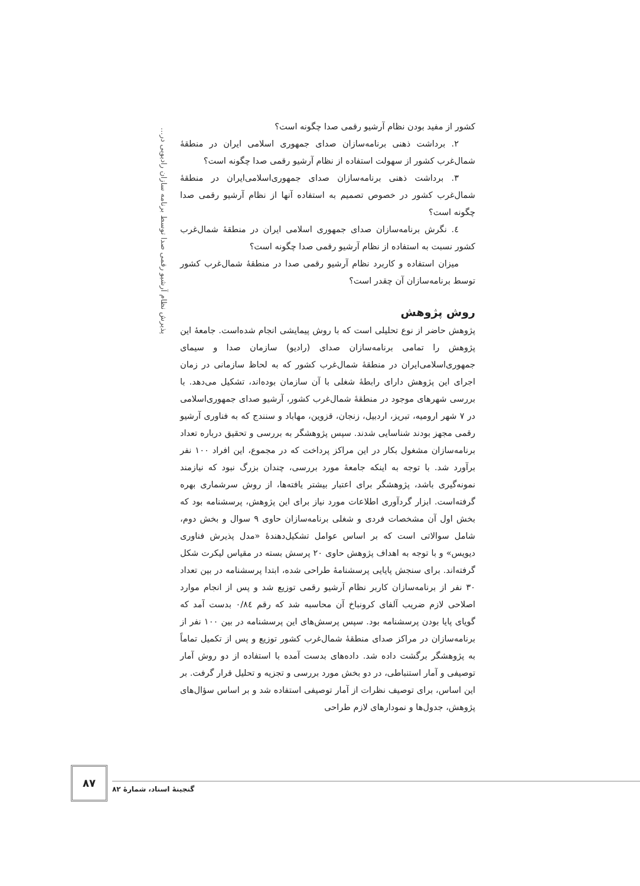پذیرش نظام آرشیو رقمی صدا توسط برنامه سازان رادیویی در...
کشور از مفید بودن نظام آرشیو رقمی صدا چگونه است؟
۲. برداشت ذهنی برنامه‌سازان صدای جمهوری اسلامی ایران در منطقۀ شمال‌غرب کشور از سهولت استفاده از نظام آرشیو رقمی صدا چگونه است؟
۳. برداشت ذهنی برنامه‌سازان صدای جمهوری‌اسلامی‌ایران در منطقۀ شمال‌غرب کشور در خصوص تصمیم به استفاده آنها از نظام آرشیو رقمی صدا چگونه است؟
٤. نگرش برنامه‌سازان صدای جمهوری اسلامی ایران در منطقۀ شمال‌غرب کشور نسبت به استفاده از نظام آرشیو رقمی صدا چگونه است؟
میزان استفاده و کاربرد نظام آرشیو رقمی صدا در منطقۀ شمال‌غرب کشور توسط برنامه‌سازان آن چقدر است؟
روش پژوهش
پژوهش حاضر از نوع تحلیلی است که با روش پیمایشی انجام شده‌است. جامعۀ این پژوهش را تمامی برنامه‌سازان صدای (رادیو) سازمان صدا و سیمای جمهوری‌اسلامی‌ایران در منطقۀ شمال‌غرب کشور که به لحاظ سازمانی در زمان اجرای این پژوهش دارای رابطۀ شغلی با آن سازمان بوده‌اند، تشکیل می‌دهد. با بررسی شهرهای موجود در منطقۀ شمال‌غرب کشور، آرشیو صدای جمهوری‌اسلامی در ۷ شهر ارومیه، تبریز، اردبیل، زنجان، قزوین، مهاباد و سنندج که به فناوری آرشیو رقمی مجهز بودند شناسایی شدند. سپس پژوهشگر به بررسی و تحقیق درباره تعداد برنامه‌سازان مشغول بکار در این مراکز پرداخت که در مجموع، این افراد ۱۰۰ نفر برآورد شد. با توجه به اینکه جامعۀ مورد بررسی، چندان بزرگ نبود که نیازمند نمونه‌گیری باشد، پژوهشگر برای اعتبار بیشتر یافته‌ها، از روش سرشماری بهره گرفته‌است. ابزار گردآوری اطلاعات مورد نیاز برای این پژوهش، پرسشنامه بود که بخش اول آن مشخصات فردی و شغلی برنامه‌سازان حاوی ۹ سوال و بخش دوم، شامل سوالاتی است که بر اساس عوامل تشکیل‌دهندۀ «مدل پذیرش فناوری دیویس» و با توجه به اهداف پژوهش حاوی ۲۰ پرسش بسته در مقیاس لیکرت شکل گرفته‌اند. برای سنجش پایایی پرسشنامۀ طراحی شده، ابتدا پرسشنامه در بین تعداد ۳۰ نفر از برنامه‌سازان کاربر نظام آرشیو رقمی توزیع شد و پس از انجام موارد اصلاحی لازم ضریب آلفای کرونباخ آن محاسبه شد که رقم ۰/۸٤ بدست آمد که گویای پایا بودن پرسشنامه بود. سپس پرسش‌های این پرسشنامه در بین ۱۰۰ نفر از برنامه‌سازان در مراکز صدای منطقۀ شمال‌غرب کشور توزیع و پس از تکمیل تماماً به پژوهشگر برگشت داده شد. داده‌های بدست آمده با استفاده از دو روش آمار توصیفی و آمار استنباطی، در دو بخش مورد بررسی و تجزیه و تحلیل قرار گرفت. بر این اساس، برای توصیف نظرات از آمار توصیفی استفاده شد و بر اساس سؤال‌های پژوهش، جدول‌ها و نمودارهای لازم طراحی
۸۷
گنجینۀ اسناد، شمارۀ ۸۲